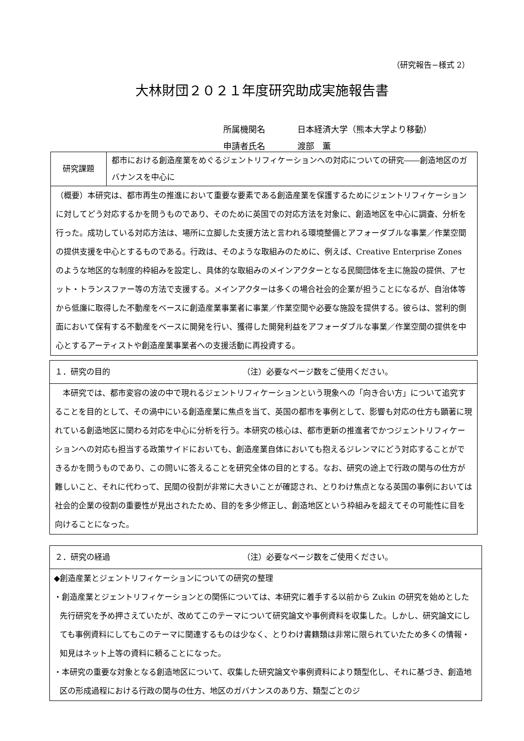（研究報告−様式 2）
大林財団２０２１年度研究助成実施報告書
所属機関名 日本経済大学（熊本大学より移動）
申請者氏名 渡部　薫
| 研究課題 | 都市における創造産業をめぐるジェントリフィケーションへの対応についての研究――創造地区のガバナンスを中心に |
| （概要）本研究は、都市再生の推進において重要な要素である創造産業を保護するためにジェントリフィケーションに対してどう対応するかを問うものであり、そのために英国での対応方法を対象に、創造地区を中心に調査、分析を行った。成功している対応方法は、場所に立脚した支援方法と言われる環境整備とアフォーダブルな事業／作業空間の提供支援を中心とするものである。行政は、そのような取組みのために、例えば、Creative Enterprise Zones のような地区的な制度的枠組みを設定し、具体的な取組みのメインアクターとなる民間団体を主に施設の提供、アセット・トランスファー等の方法で支援する。メインアクターは多くの場合社会的企業が担うことになるが、自治体等から低廉に取得した不動産をベースに創造産業事業者に事業／作業空間や必要な施設を提供する。彼らは、営利的側面において保有する不動産をベースに開発を行い、獲得した開発利益をアフォーダブルな事業／作業空間の提供を中心とするアーティストや創造産業事業者への支援活動に再投資する。 | |
| １．研究の目的 （注）必要なページ数をご使用ください。 |
| 本研究では、都市変容の波の中で現れるジェントリフィケーションという現象への「向き合い方」について追究することを目的として、その渦中にいる創造産業に焦点を当て、英国の都市を事例として、影響も対応の仕方も顕著に現れている創造地区に関わる対応を中心に分析を行う。本研究の核心は、都市更新の推進者でかつジェントリフィケーションへの対応も担当する政策サイドにおいても、創造産業自体においても抱えるジレンマにどう対応することができるかを問うものであり、この問いに答えることを研究全体の目的とする。なお、研究の途上で行政の関与の仕方が難しいこと、それに代わって、民間の役割が非常に大きいことが確認され、とりわけ焦点となる英国の事例においては社会的企業の役割の重要性が見出されたため、目的を多少修正し、創造地区という枠組みを超えてその可能性に目を向けることになった。 |
| ２．研究の経過 （注）必要なページ数をご使用ください。 |
| ◆創造産業とジェントリフィケーションについての研究の整理 ・創造産業とジェントリフィケーションとの関係については、本研究に着手する以前から Zukin の研究を始めとした先行研究を予め押さえていたが、改めてこのテーマについて研究論文や事例資料を収集した。しかし、研究論文にしても事例資料にしてもこのテーマに関連するものは少なく、とりわけ書籍類は非常に限られていたため多くの情報・知見はネット上等の資料に頼ることになった。 ・本研究の重要な対象となる創造地区について、収集した研究論文や事例資料により類型化し、それに基づき、創造地区の形成過程における行政の関与の仕方、地区のガバナンスのあり方、類型ごとのジ |